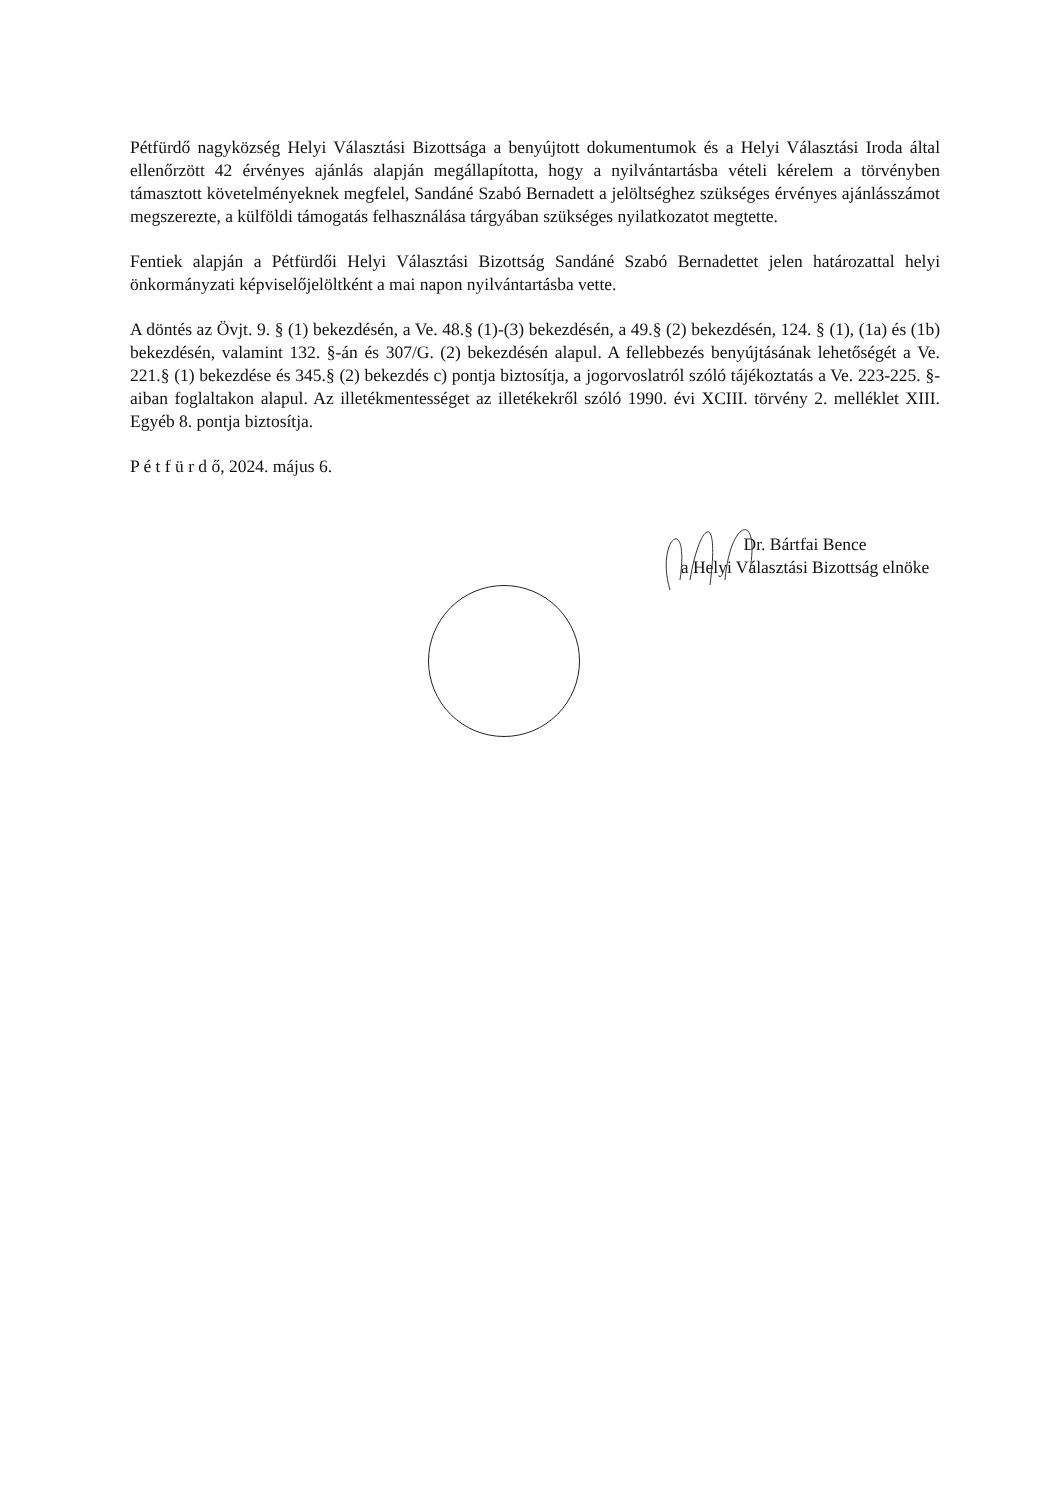Pétfürdő nagyközség Helyi Választási Bizottsága a benyújtott dokumentumok és a Helyi Választási Iroda által ellenőrzött 42 érvényes ajánlás alapján megállapította, hogy a nyilvántartásba vételi kérelem a törvényben támasztott követelményeknek megfelel, Sandáné Szabó Bernadett a jelöltséghez szükséges érvényes ajánlásszámot megszerezte, a külföldi támogatás felhasználása tárgyában szükséges nyilatkozatot megtette.
Fentiek alapján a Pétfürdői Helyi Választási Bizottság Sandáné Szabó Bernadettet jelen határozattal helyi önkormányzati képviselőjelöltként a mai napon nyilvántartásba vette.
A döntés az Övjt. 9. § (1) bekezdésén, a Ve. 48.§ (1)-(3) bekezdésén, a 49.§ (2) bekezdésén, 124. § (1), (1a) és (1b) bekezdésén, valamint 132. §-án és 307/G. (2) bekezdésén alapul. A fellebbezés benyújtásának lehetőségét a Ve. 221.§ (1) bekezdése és 345.§ (2) bekezdés c) pontja biztosítja, a jogorvoslatról szóló tájékoztatás a Ve. 223-225. §-aiban foglaltakon alapul. Az illetékmentességet az illetékekről szóló 1990. évi XCIII. törvény 2. melléklet XIII. Egyéb 8. pontja biztosítja.
P é t f ü r d ő, 2024. május 6.
Dr. Bártfai Bence
a Helyi Választási Bizottság elnöke